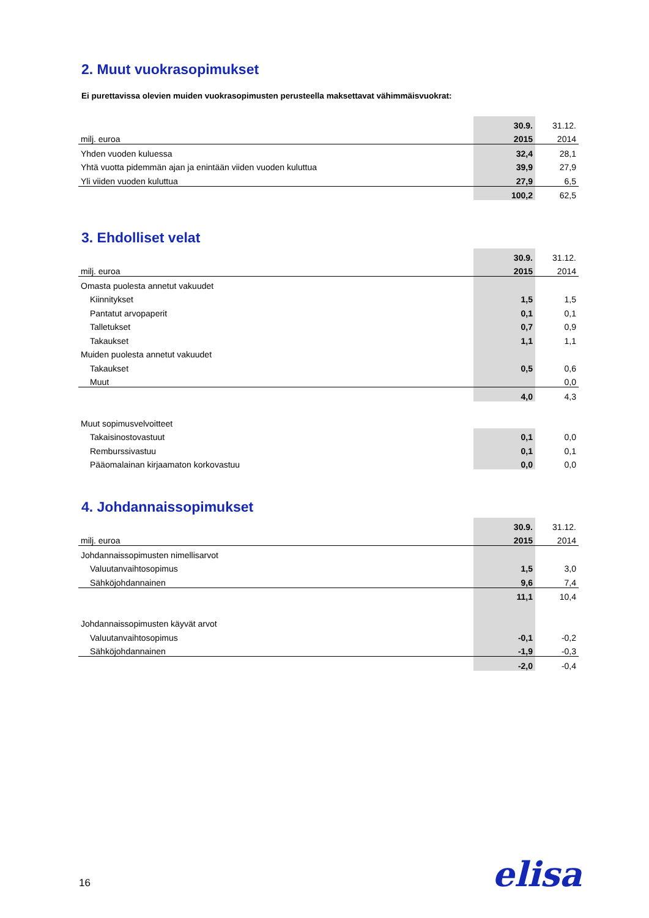2. Muut vuokrasopimukset
Ei purettavissa olevien muiden vuokrasopimusten perusteella maksettavat vähimmäisvuokrat:
| | | 30.9. | 31.12. |
| milj. euroa | | 2015 | 2014 |
| Yhden vuoden kuluessa | | 32,4 | 28,1 |
| Yhtä vuotta pidemmän ajan ja enintään viiden vuoden kuluttua | | 39,9 | 27,9 |
| Yli viiden vuoden kuluttua | | 27,9 | 6,5 |
| | | 100,2 | 62,5 |
3. Ehdolliset velat
| | | 30.9. | 31.12. |
| milj. euroa | | 2015 | 2014 |
| Omasta puolesta annetut vakuudet | | | |
| Kiinnitykset | | 1,5 | 1,5 |
| Pantatut arvopaperit | | 0,1 | 0,1 |
| Talletukset | | 0,7 | 0,9 |
| Takaukset | | 1,1 | 1,1 |
| Muiden puolesta annetut vakuudet | | | |
| Takaukset | | 0,5 | 0,6 |
| Muut | | | 0,0 |
| | | 4,0 | 4,3 |
| Muut sopimusvelvoitteet | | | |
| Takaisinostovastuut | | 0,1 | 0,0 |
| Remburssivastuu | | 0,1 | 0,1 |
| Pääomalainan kirjaamaton korkovastuu | | 0,0 | 0,0 |
4. Johdannaissopimukset
| | | 30.9. | 31.12. |
| milj. euroa | | 2015 | 2014 |
| Johdannaissopimusten nimellisarvot | | | |
| Valuutanvaihtosopimus | | 1,5 | 3,0 |
| Sähköjohdannainen | | 9,6 | 7,4 |
| | | 11,1 | 10,4 |
| Johdannaissopimusten käyvät arvot | | | |
| Valuutanvaihtosopimus | | -0,1 | -0,2 |
| Sähköjohdannainen | | -1,9 | -0,3 |
| | | -2,0 | -0,4 |
elisa
16